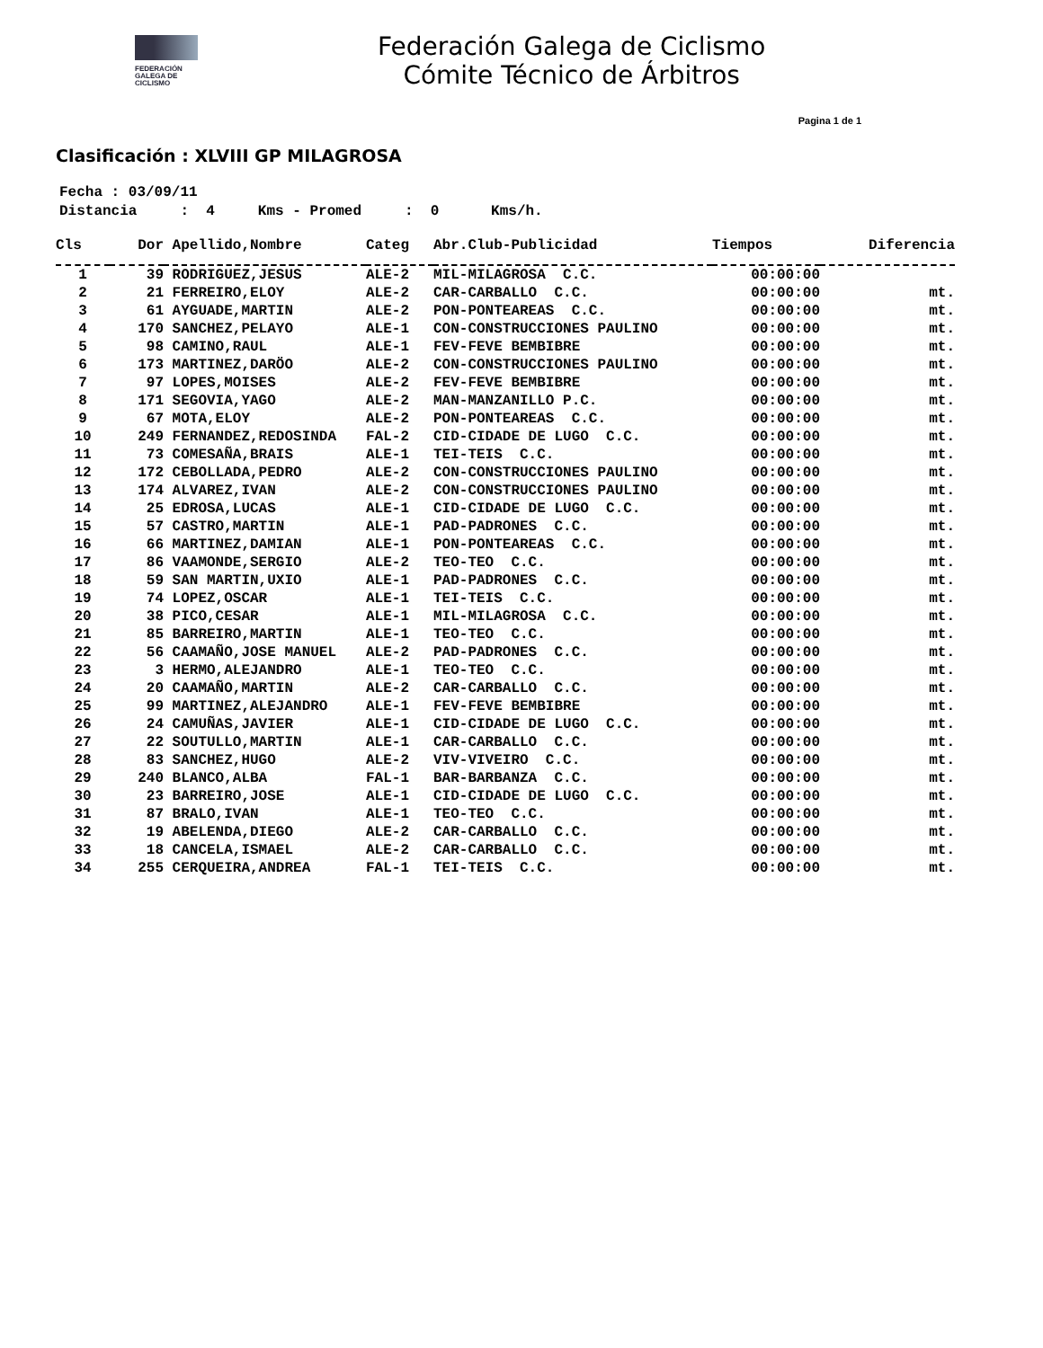FEDERACIÓN
GALEGA DE
CICLISMO
Federación Galega de Ciclismo
Cómite Técnico de Árbitros
Pagina 1 de 1
Clasificación : XLVIII GP MILAGROSA
Fecha : 03/09/11 Distancia : 4 Kms - Promed : 0 Kms/h.
| Cls | Dor | Apellido,Nombre | Categ | Abr.Club-Publicidad | Tiempos | Diferencia |
| --- | --- | --- | --- | --- | --- | --- |
| 1 | 39 | RODRIGUEZ,JESUS | ALE-2 | MIL-MILAGROSA C.C. | 00:00:00 | |
| 2 | 21 | FERREIRO,ELOY | ALE-2 | CAR-CARBALLO C.C. | 00:00:00 | mt. |
| 3 | 61 | AYGUADE,MARTIN | ALE-2 | PON-PONTEAREAS C.C. | 00:00:00 | mt. |
| 4 | 170 | SANCHEZ,PELAYO | ALE-1 | CON-CONSTRUCCIONES PAULINO | 00:00:00 | mt. |
| 5 | 98 | CAMINO,RAUL | ALE-1 | FEV-FEVE BEMBIBRE | 00:00:00 | mt. |
| 6 | 173 | MARTINEZ,DARÖO | ALE-2 | CON-CONSTRUCCIONES PAULINO | 00:00:00 | mt. |
| 7 | 97 | LOPES,MOISES | ALE-2 | FEV-FEVE BEMBIBRE | 00:00:00 | mt. |
| 8 | 171 | SEGOVIA,YAGO | ALE-2 | MAN-MANZANILLO P.C. | 00:00:00 | mt. |
| 9 | 67 | MOTA,ELOY | ALE-2 | PON-PONTEAREAS C.C. | 00:00:00 | mt. |
| 10 | 249 | FERNANDEZ,REDOSINDA | FAL-2 | CID-CIDADE DE LUGO C.C. | 00:00:00 | mt. |
| 11 | 73 | COMESAÑA,BRAIS | ALE-1 | TEI-TEIS C.C. | 00:00:00 | mt. |
| 12 | 172 | CEBOLLADA,PEDRO | ALE-2 | CON-CONSTRUCCIONES PAULINO | 00:00:00 | mt. |
| 13 | 174 | ALVAREZ,IVAN | ALE-2 | CON-CONSTRUCCIONES PAULINO | 00:00:00 | mt. |
| 14 | 25 | EDROSA,LUCAS | ALE-1 | CID-CIDADE DE LUGO C.C. | 00:00:00 | mt. |
| 15 | 57 | CASTRO,MARTIN | ALE-1 | PAD-PADRONES C.C. | 00:00:00 | mt. |
| 16 | 66 | MARTINEZ,DAMIAN | ALE-1 | PON-PONTEAREAS C.C. | 00:00:00 | mt. |
| 17 | 86 | VAAMONDE,SERGIO | ALE-2 | TEO-TEO C.C. | 00:00:00 | mt. |
| 18 | 59 | SAN MARTIN,UXIO | ALE-1 | PAD-PADRONES C.C. | 00:00:00 | mt. |
| 19 | 74 | LOPEZ,OSCAR | ALE-1 | TEI-TEIS C.C. | 00:00:00 | mt. |
| 20 | 38 | PICO,CESAR | ALE-1 | MIL-MILAGROSA C.C. | 00:00:00 | mt. |
| 21 | 85 | BARREIRO,MARTIN | ALE-1 | TEO-TEO C.C. | 00:00:00 | mt. |
| 22 | 56 | CAAMAÑO,JOSE MANUEL | ALE-2 | PAD-PADRONES C.C. | 00:00:00 | mt. |
| 23 | 3 | HERMO,ALEJANDRO | ALE-1 | TEO-TEO C.C. | 00:00:00 | mt. |
| 24 | 20 | CAAMAÑO,MARTIN | ALE-2 | CAR-CARBALLO C.C. | 00:00:00 | mt. |
| 25 | 99 | MARTINEZ,ALEJANDRO | ALE-1 | FEV-FEVE BEMBIBRE | 00:00:00 | mt. |
| 26 | 24 | CAMUÑAS,JAVIER | ALE-1 | CID-CIDADE DE LUGO C.C. | 00:00:00 | mt. |
| 27 | 22 | SOUTULLO,MARTIN | ALE-1 | CAR-CARBALLO C.C. | 00:00:00 | mt. |
| 28 | 83 | SANCHEZ,HUGO | ALE-2 | VIV-VIVEIRO C.C. | 00:00:00 | mt. |
| 29 | 240 | BLANCO,ALBA | FAL-1 | BAR-BARBANZA C.C. | 00:00:00 | mt. |
| 30 | 23 | BARREIRO,JOSE | ALE-1 | CID-CIDADE DE LUGO C.C. | 00:00:00 | mt. |
| 31 | 87 | BRALO,IVAN | ALE-1 | TEO-TEO C.C. | 00:00:00 | mt. |
| 32 | 19 | ABELENDA,DIEGO | ALE-2 | CAR-CARBALLO C.C. | 00:00:00 | mt. |
| 33 | 18 | CANCELA,ISMAEL | ALE-2 | CAR-CARBALLO C.C. | 00:00:00 | mt. |
| 34 | 255 | CERQUEIRA,ANDREA | FAL-1 | TEI-TEIS C.C. | 00:00:00 | mt. |